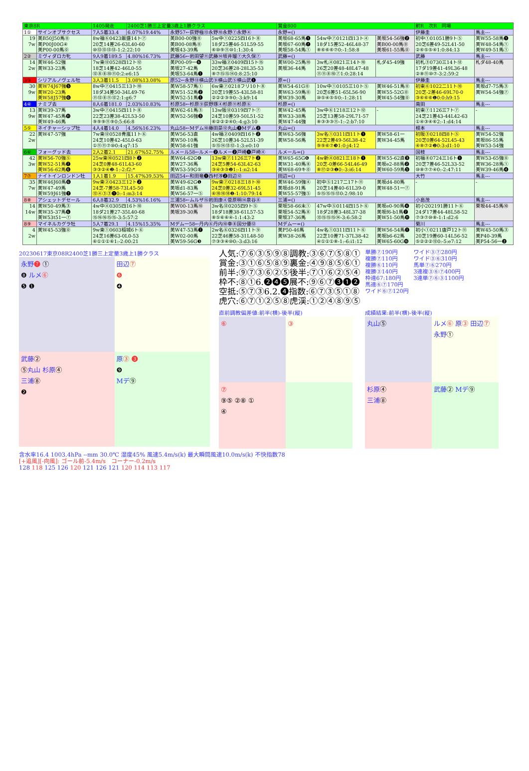| 東京8R | | 1405発走 | 2400芝1勝三上定量3歳上1勝クラス | | | 賞金800 | | | 前R 次R 同場 | |
| 1① | サインオブサクセス | 7人5着33.4 | 6.07%19.44% | 永野57←荻野極⑬永野⑩永野⑦永野④ | | 永野=() | | | 伊藤圭 | 馬主--- |
| 19 7w | 美B50J50馬⓪ 美P00J00G④ 美P00-00馬⓪ | 8w福⑥0423飯盛14ト⑦ 20芝14差26-63L40-60 ⑩⑬⑬⑬⑬-1:2:22:10 | | 美B00-00強⓪ 美B00-08馬⓪ 美坂43-39馬 | 5w中①0225四16ト⑧ 18ダ25差46-51L59-55 ⑥⑩⑨⑪⑩1:1:30:4 | 美坂68-65馬❶ 美坂67-60馬❼ 美坂58-54馬① | 54w中⑦0121四13ト④ 18ダ15差52-46L48-37 ⑧⑥⑥⑥⑦0:-1:58:8 | 美坂54-56強❷ 美B00-00馬⓪ 美坂61-55馬⓪ | 初中①01051勝9ト⑤ 20芝6差49-52L41-50 ②⑥⑤⑤④1:0:84:13 | 美W55-58馬❶ 美W48-54馬① 美W49-51馬① |
| 2② | ミヴィダロカ牝 | 9人9着189.5 | 4.80%16.73% | 武藤56←岩田望⑪武藤⑭坂井瑠⑦大久保⑦ | | 武藤=() | | | 武藤 | 馬主--- |
| 14 2w | 美W46-52強 美W33-23馬 | 7w東⑫0528四12ト⑫ 18芝14差42-46L0-55 ⑫⑧⑧⑩⑪0:2:e6:15 | | 美P00-09一❻ 美坂27-42馬 美坂53-64馬❶ | 33w福②0409四15ト⑮ 20芝36差28-28L35-53 ⑧⑦⑮⑮⑭0:8:25:10 | 美W00-25馬⑩ 美坂36-44馬 | 3w札④0821三14ト⑩ 26芝20差48-48L47-48 ⑪⑪⑧⑩⑦1:0:28:14 | 札ダ45-49強 | 初札③0730三14ト⑫ 17ダ19差41-49L36-48 ②⑧⑪⑩⑦-3:2:59:2 | 札ダ48-40馬 |
| 3③ | シリアルノヴェル牡 | 3人3着11.5 | 3.08%13.08% | 原52←永野⑬横山武⑨横山武⑤横山武❶ | | 原=() | | | 伊藤圭 | 馬主--- |
| 30 9w | 美W74J67強❺ 美W20-23馬 美W58J57強❻ | 8w中⑦0415三13ト⑩ 18ダ34差50-34L49-76 ⑪⑫⑧⑪⑫2:1:g6:7 | | 美W58-57馬① 美W51-52馬❷ 美W52-51馬❶ | 6w東⑦0218フリ10ト⑧ 20芝19差55-43L58-81 ②②②③⑨0:-3:k9:14 | 美W54-61G⓪ 美W63-59馬⓪ 美W39-30馬 | 10w中①0105三10ト⑤ 20芝6差51-65L56-90 ⑩⑤④⑤⑤0:-1:28:11 | 美W46-51馬⓪ 美W55-52G⓪ 美W45-54強⓪ | 初東⑥1022二11ト⑩ 20芝-2差46-69L70-0 ③⑥⑥⑥❶0:0:h9:15 | 美坂d7-75馬③ 美W54-54強⑦ |
| 4④ | ナミブ去 | 8人6着181.0 | 2.03%10.83% | 杉原58←杉原⑨荻野琢④杉原⑪杉原⑥ | | 杉原=() | | | 南田 | 馬主--- |
| 13 9w | 美W39-37馬 美W47-45馬⓫ 美W49-46馬 | 3w中⑦0415四11ト⑧ 22芝23差38-42L53-50 ⑨⑨⑨⑪⑨0:5:66:8 | | 美W62-61馬③ 美W52-56強❸ | 13w阪⑫0319四7ト⑦ 24芝10差59-50L51-52 ⑥②②②④0:-4:g3:10 | 美W42-45馬 美W33-38馬 美W47-44強 | 3w中⑥1218三12ト⑫ 25芝13差58-29L71-57 ⑧③③③⑪-1:-2:b7:10 | - | 初東⑦1126三7ト⑦ 24芝21差43-44L42-63 ①④③④⑥2:-1:d4:14 | - |
| 5⑤ | ネイチャーシップ牡 | 4人4着14.0 | 4.56%16.23% | 丸山58←Mデム⑩藤田菜⑫丸山❸Mデム❷ | | 丸山=() | | | 根本 | 馬主--- |
| 22 2w | 美W47-57強 | 7w東⑫0528青嵐11ト⑥ 24芝10差42-45L0-63 ①⑪⑪⑦⑩0:4:q7:15 | | 美W56-53直 美W50-10馬 美W58-61強 | 4w福②0409四16ト❷ 26芝10差34-52L51-39 ⑤⑮⑭⑬⑫-1:3:e0:10 | 美W63-56強 美W58-56馬 | 3w名①0311四11ト❶ 22芝2差49-56L38-42 ⑨⑨⑥⑦❸1:0:j4:12 | 美W58-61一 美W34-45馬 | 初阪③0218四8ト⑤ 20芝0差64-52L45-43 ④⑧⑦②❷0:3:d1:10 | 美W54-52強 美坂86-55馬 美W53-54強 |
| 6⑥ | フォーグッド去 | 2人2着2.1 | 21.67%52.75% | ルメール58←ルメー❷ルメー❷戸崎❶戸崎④ | | ルメール=() | | | 国枝 | 馬主--- |
| 42 3w | 美W56-70強⑤ 美W52-51馬❼ 美W56-62馬❻ | 25w東⑩0521四8ト❷ 24芝0差48-61L43-60 ③③②④❷-1:-2:f2:* | | 美W64-62G❽ 美W27-36馬 美W53-59G⑤ | 13w東⑦1126三7ト❷ 24芝5差54-63L42-63 ③④③③❷1:-1:n2:14 | 美W65-65G❻ 美W31-40馬⑧ 美W68-69キ⓪ | 4w新④0821三18ト❶ 20芝-0差66-54L46-49 ⑧⑰②③❶0:-3:i6:14 | 美W55-62直❸ 美坂e2-88馬❷ 美W60-59馬❺ | 初福⑧0724三16ト❶ 20芝7差46-52L33-52 ⑩⑧⑦⑦④0:-2:47:11 | 美W53-65強⓪ 美W36-28馬① 美W39-46馬❹ |
| 7⑦ | ナイトインロンドン牡 | 1人1着1.9 | 15.47%39.53% | 田辺54←和田竜❶西村淳❷田辺⑫ | | 田辺=() | | | 大竹 | 馬主--- |
| 35 7w | 美W46J60馬❻ 美W47-49馬 美W59J61強❼ | 9w東②0423三12ト❷ 24芝-7差58-73L45-50 ⑫④③③❶0:-1:m3:14 | | 美W49-62G❶ 美坂d1-83馬 美W56-57一⑤ | 9w東⑦0218三18ト⑩ 24芝0差32-69L51-45 ⑥⑱⑱⑱❷-1:10:79:14 | 美W46-59強④ 美坂d8-91馬 美W55-57強⑤ | 初中⑤1217二17ト⑪ 20芝14差40-61L39-0 ⑤⑮⑮⑮⑫0:2:98:10 | 美坂d4-80馬 美W48-51一⑦ | - | - |
| 8⑧ | アシェットデセール | 6人8着32.9 | 4.53%16.16% | 三浦58←ムルザ⑮岩田康④菅原明⑭泉谷⑧ | | 三浦=() | | | 小島茂 | 馬主--- |
| 14 14w | 美W50-49馬③ 美W35-37馬❻ 美W53t51一⑦ | 4w中④0305四16ト⑩ 18ダ21差27-35L40-68 ⑮⑯⑯⑮⑮-3:5:57:2 | | 美W00-13馬⑩ 美坂39-30馬 | 3w名⑫0205四9ト⑤ 18ダ18差38-61L57-53 ⑧⑤⑥⑥④-1:1:43:2 | 栗坂58-66末① 栗坂54-52馬⑧ 栗坂37-36馬 | 47w中⑤0114四15ト⑥ 18ダ28差3-48L37-38 ⑬⑮⑮⑮⑭-3:6:58:2 | 美坂e0-90馬❹ 美坂f6-b1馬❼ 美W51-50馬⓫ | 初小202191勝11ト⑥ 24ダ17差44-48L58-52 ⑦③⑦⑩⑧-1:1:d2:6 | 栗坂44-45馬⑩ |
| 8⑨ | マイネルカグラ牡 | 5人7着29.1 | 4.15%15.35% | Mデム一58←丹内⑥丹内⑩幸⑧国分優⑫ | | Mデム一=() | | | 菊川 | 馬主--- |
| 4 2w | 美W45-53強⓪ | 9w東①0603稲城6ト⑥ 24芝16差63-0L0-53 ⑥①①①⑥1:-2:00:21 | | 美W47-53馬❼ 美W02-00馬 美W59-56G❸ | 2w名⑥0326四11ト⑨ 22芝46差58-31L48-50 ⑦③③④⑩0:-3:d3:16 | 美P50-46馬 美W38-26馬 | 4w名①0311四11ト⑥ 22芝10差71-37L38-42 ④①①①⑧-1:-6:i1:12 | 美W56-54馬❶ 美坂b6-62馬 美W65-60G⓰ | 初小①0211唐戸12ト⑪ 20芝19差60-14L56-52 ⑤②②②⑫0:-5:e7:12 | 美W45-50馬③ 美P40-39馬 美P54-56一❷ |
20230617東京08R2400芝1勝三上定量3歳上1勝クラス
永野 ❼ ①
❽ ルメ ⑥
❺ ❶
田辺 ⑦
❻
❹
武藤②
⑤丸山 杉原④
三浦⑧
❷
原 ③ ❸
❾
Mデ⑨
人気:⑦⑥③⑤⑨⑧調教:③⑥⑦⑤⑧①
賞金:③①⑥⑤⑧⑨裏金:④⑨⑧⑤⑥①
前半:⑨⑦③⑥②⑤後半:⑦①⑥②⑤④
枠不:⑧①6.❷❹❺展不:⑨⑥⑦❸❶❷
空抵:⑤⑦③6.2.❹指数:⑥⑦③⑤①⑧
虎穴:⑥⑦①②⑤⑧虎渓:①②④⑧⑨⑤
単勝⑦190円
複勝⑦110円
複勝⑥110円
複勝③140円
枠連67:180円
馬連⑥⑦170円
ワイド⑥⑦120円
ワイド③⑦280円
ワイド③⑥310円
馬単⑦⑥270円
3連複③⑥⑦400円
3連単⑦⑥③1100円
直前調教偏差値:前半(横)-後半(縦)
⑥
③
⑦
⑨⑤ ②⑧ ①
④
成績結果:前半(横)-後半(縦)
丸山⑤
ルメ ⑥ 原 ③ 田辺 ⑦
永野①
杉原④
三浦⑧
武藤② Mデ⑨
含水率16.4 1003.4hPa --mm 30.0℃ 湿度45% 風速5.4m/s(k) 最大瞬間風速10.0m/s(k) 不快指数78
[+追風][-向風]: ゴール前-5.4m/s　コーナー-0.2m/s
128 118 125 126 120 121 126 121 120 114 113 117